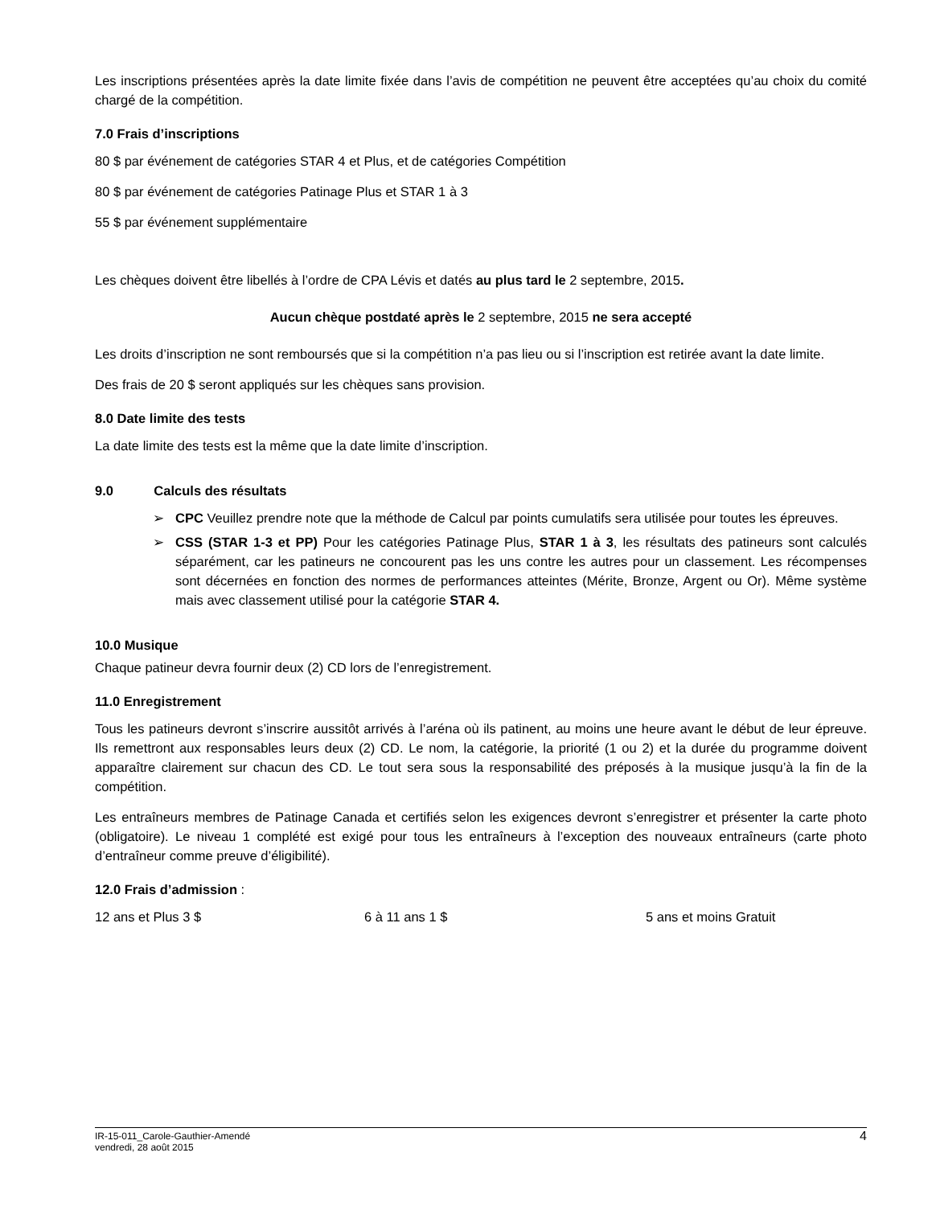Les inscriptions présentées après la date limite fixée dans l’avis de compétition ne peuvent être acceptées qu’au choix du comité chargé de la compétition.
7.0 Frais d’inscriptions
80 $ par événement de catégories STAR 4 et Plus, et de catégories Compétition
80 $ par événement de catégories Patinage Plus et STAR 1 à 3
55 $ par événement supplémentaire
Les chèques doivent être libellés à l’ordre de CPA Lévis et datés au plus tard le 2 septembre, 2015.
Aucun chèque postdaté après le 2 septembre, 2015 ne sera accepté
Les droits d’inscription ne sont remboursés que si la compétition n’a pas lieu ou si l’inscription est retirée avant la date limite.
Des frais de 20 $ seront appliqués sur les chèques sans provision.
8.0 Date limite des tests
La date limite des tests est la même que la date limite d’inscription.
9.0 Calculs des résultats
➢ CPC Veuillez prendre note que la méthode de Calcul par points cumulatifs sera utilisée pour toutes les épreuves.
➢ CSS (STAR 1-3 et PP) Pour les catégories Patinage Plus, STAR 1 à 3, les résultats des patineurs sont calculés séparément, car les patineurs ne concourent pas les uns contre les autres pour un classement. Les récompenses sont décernées en fonction des normes de performances atteintes (Mérite, Bronze, Argent ou Or). Même système mais avec classement utilisé pour la catégorie STAR 4.
10.0 Musique
Chaque patineur devra fournir deux (2) CD lors de l’enregistrement.
11.0 Enregistrement
Tous les patineurs devront s’inscrire aussitôt arrivés à l’aréna où ils patinent, au moins une heure avant le début de leur épreuve. Ils remettront aux responsables leurs deux (2) CD. Le nom, la catégorie, la priorité (1 ou 2) et la durée du programme doivent apparaître clairement sur chacun des CD. Le tout sera sous la responsabilité des préposés à la musique jusqu’à la fin de la compétition.
Les entraîneurs membres de Patinage Canada et certifiés selon les exigences devront s’enregistrer et présenter la carte photo (obligatoire). Le niveau 1 complété est exigé pour tous les entraîneurs à l’exception des nouveaux entraîneurs (carte photo d’entraîneur comme preuve d’éligibilité).
12.0 Frais d’admission :
12 ans et Plus 3 $ 6 à 11 ans 1 $ 5 ans et moins Gratuit
IR-15-011_Carole-Gauthier-Amendé
vendredi, 28 août 2015
4